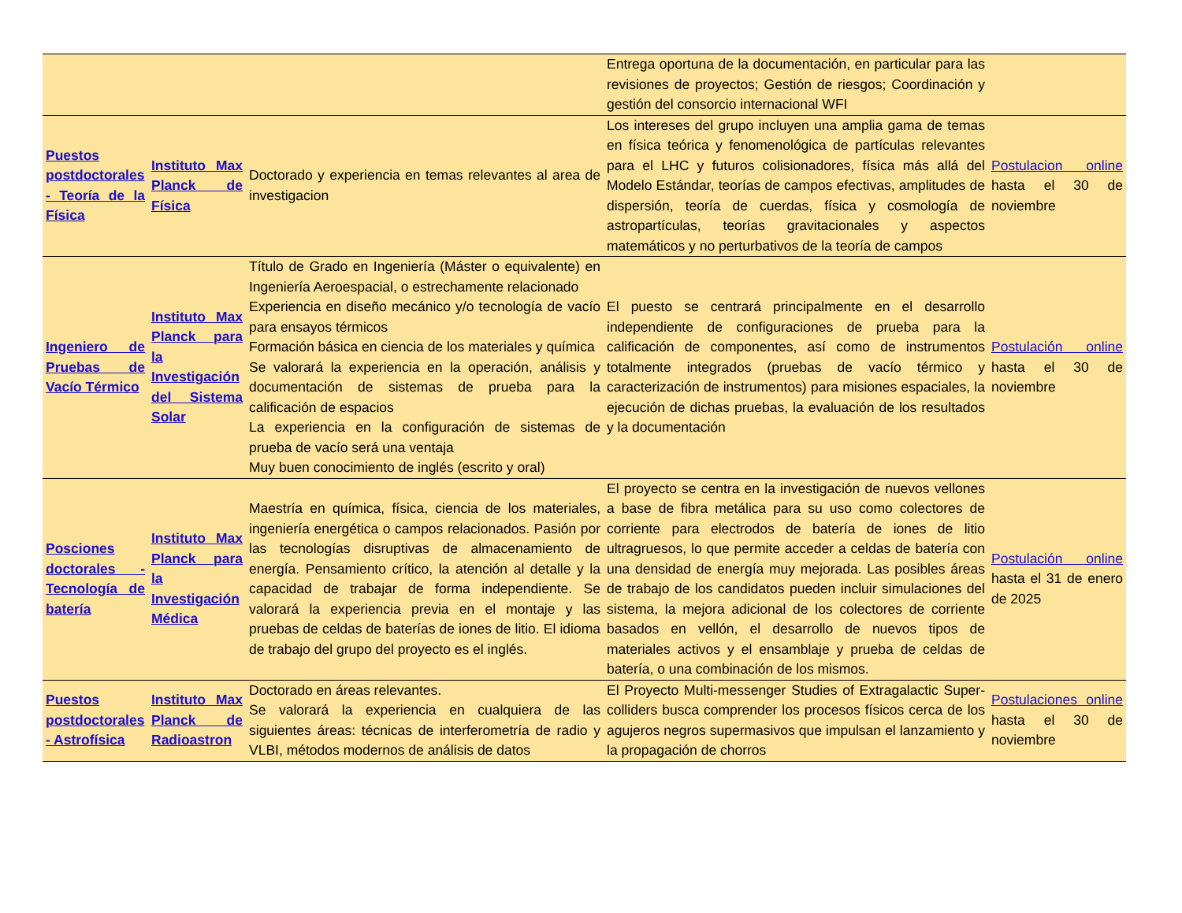| | | | Entrega oportuna de la documentación, en particular para las revisiones de proyectos; Gestión de riesgos; Coordinación y gestión del consorcio internacional WFI | |
| Puestos postdoctorales - Teoría de la Física | Instituto Max Planck de Física | Doctorado y experiencia en temas relevantes al area de investigacion | Los intereses del grupo incluyen una amplia gama de temas en física teórica y fenomenológica de partículas relevantes para el LHC y futuros colisionadores, física más allá del Modelo Estándar, teorías de campos efectivas, amplitudes de dispersión, teoría de cuerdas, física y cosmología de astropartículas, teorías gravitacionales y aspectos matemáticos y no perturbativos de la teoría de campos | Postulacion online hasta el 30 de noviembre |
| Ingeniero de Pruebas de Vacío Térmico | Instituto Max Planck para la Investigación del Sistema Solar | Título de Grado en Ingeniería (Máster o equivalente) en Ingeniería Aeroespacial, o estrechamente relacionado Experiencia en diseño mecánico y/o tecnología de vacío para ensayos térmicos Formación básica en ciencia de los materiales y química Se valorará la experiencia en la operación, análisis y documentación de sistemas de prueba para la calificación de espacios La experiencia en la configuración de sistemas de prueba de vacío será una ventaja Muy buen conocimiento de inglés (escrito y oral) | El puesto se centrará principalmente en el desarrollo independiente de configuraciones de prueba para la calificación de componentes, así como de instrumentos totalmente integrados (pruebas de vacío térmico y caracterización de instrumentos) para misiones espaciales, la ejecución de dichas pruebas, la evaluación de los resultados y la documentación | Postulación online hasta el 30 de noviembre |
| Posciones doctorales - Tecnología de batería | Instituto Max Planck para la Investigación Médica | Maestría en química, física, ciencia de los materiales, ingeniería energética o campos relacionados. Pasión por las tecnologías disruptivas de almacenamiento de energía. Pensamiento crítico, la atención al detalle y la capacidad de trabajar de forma independiente. Se valorará la experiencia previa en el montaje y las pruebas de celdas de baterías de iones de litio. El idioma de trabajo del grupo del proyecto es el inglés. | El proyecto se centra en la investigación de nuevos vellones a base de fibra metálica para su uso como colectores de corriente para electrodos de batería de iones de litio ultragruesos, lo que permite acceder a celdas de batería con una densidad de energía muy mejorada. Las posibles áreas de trabajo de los candidatos pueden incluir simulaciones del sistema, la mejora adicional de los colectores de corriente basados en vellón, el desarrollo de nuevos tipos de materiales activos y el ensamblaje y prueba de celdas de batería, o una combinación de los mismos. | Postulación online hasta el 31 de enero de 2025 |
| Puestos postdoctorales - Astrofísica | Instituto Max Planck de Radioastron | Doctorado en áreas relevantes. Se valorará la experiencia en cualquiera de las siguientes áreas: técnicas de interferometría de radio y VLBI, métodos modernos de análisis de datos | El Proyecto Multi-messenger Studies of Extragalactic Super-colliders busca comprender los procesos físicos cerca de los agujeros negros supermasivos que impulsan el lanzamiento y la propagación de chorros | Postulaciones online hasta el 30 de noviembre |